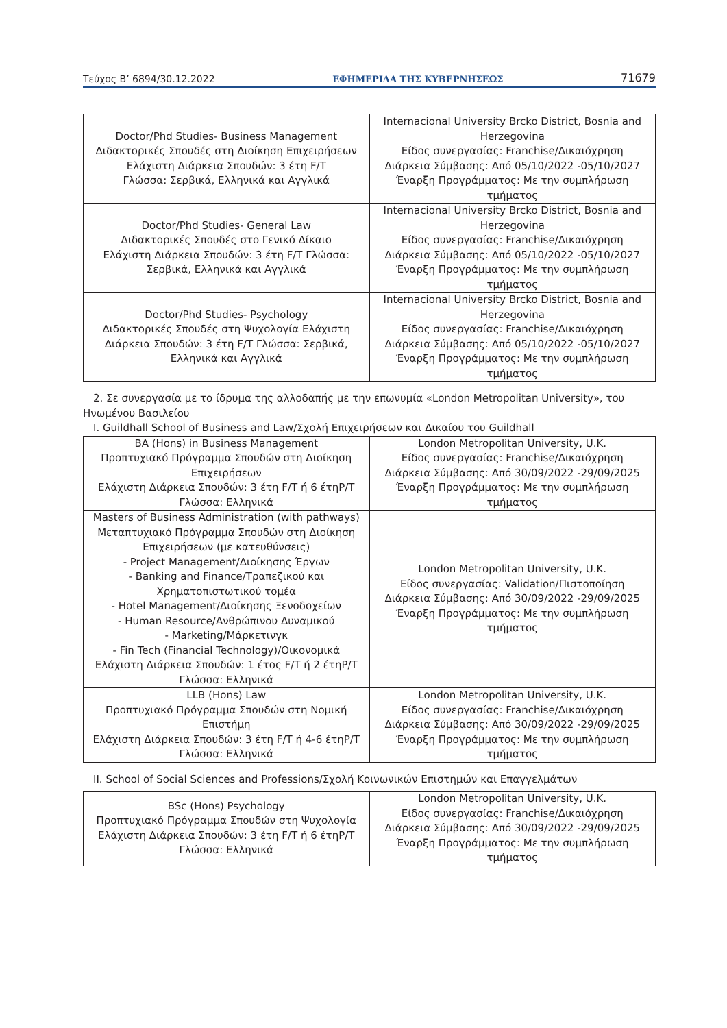Τεύχος B’ 6894/30.12.2022 ΕΦΗΜΕΡΙΔΑ ΤΗΣ ΚΥΒΕΡΝΗΣΕΩΣ 71679
| Doctor/Phd Studies- Business Management Διδακτορικές Σπουδές στη Διοίκηση Επιχειρήσεων Ελάχιστη Διάρκεια Σπουδών: 3 έτη F/T Γλώσσα: Σερβικά, Ελληνικά και Αγγλικά | Internacional University Brcko District, Bosnia and Herzegovina Είδος συνεργασίας: Franchise/Δικαιόχρηση Διάρκεια Σύμβασης: Από 05/10/2022 -05/10/2027 Έναρξη Προγράμματος: Με την συμπλήρωση τμήματος |
| Doctor/Phd Studies- General Law Διδακτορικές Σπουδές στο Γενικό Δίκαιο Ελάχιστη Διάρκεια Σπουδών: 3 έτη F/T Γλώσσα: Σερβικά, Ελληνικά και Αγγλικά | Internacional University Brcko District, Bosnia and Herzegovina Είδος συνεργασίας: Franchise/Δικαιόχρηση Διάρκεια Σύμβασης: Από 05/10/2022 -05/10/2027 Έναρξη Προγράμματος: Με την συμπλήρωση τμήματος |
| Doctor/Phd Studies- Psychology Διδακτορικές Σπουδές στη Ψυχολογία Ελάχιστη Διάρκεια Σπουδών: 3 έτη F/T Γλώσσα: Σερβικά, Ελληνικά και Αγγλικά | Internacional University Brcko District, Bosnia and Herzegovina Είδος συνεργασίας: Franchise/Δικαιόχρηση Διάρκεια Σύμβασης: Από 05/10/2022 -05/10/2027 Έναρξη Προγράμματος: Με την συμπλήρωση τμήματος |
2. Σε συνεργασία με το ίδρυμα της αλλοδαπής με την επωνυμία «London Metropolitan University», του Ηνωμένου Βασιλείου
I. Guildhall School of Business and Law/Σχολή Επιχειρήσεων και Δικαίου του Guildhall
| BA (Hons) in Business Management Προπτυχιακό Πρόγραμμα Σπουδών στη Διοίκηση Επιχειρήσεων Ελάχιστη Διάρκεια Σπουδών: 3 έτη F/T ή 6 έτηP/T Γλώσσα: Ελληνικά | London Metropolitan University, U.K. Είδος συνεργασίας: Franchise/Δικαιόχρηση Διάρκεια Σύμβασης: Από 30/09/2022 -29/09/2025 Έναρξη Προγράμματος: Με την συμπλήρωση τμήματος |
| Masters of Business Administration (with pathways) Μεταπτυχιακό Πρόγραμμα Σπουδών στη Διοίκηση Επιχειρήσεων (με κατευθύνσεις) - Project Management/Διοίκησης Έργων - Banking and Finance/Τραπεζικού και Χρηματοπιστωτικού τομέα - Hotel Management/Διοίκησης Ξενοδοχείων - Human Resource/Ανθρώπινου Δυναμικού - Marketing/Μάρκετινγκ - Fin Tech (Financial Technology)/Οικονομικά Ελάχιστη Διάρκεια Σπουδών: 1 έτος F/T ή 2 έτηP/T Γλώσσα: Ελληνικά | London Metropolitan University, U.K. Είδος συνεργασίας: Validation/Πιστοποίηση Διάρκεια Σύμβασης: Από 30/09/2022 -29/09/2025 Έναρξη Προγράμματος: Με την συμπλήρωση τμήματος |
| LLB (Hons) Law Προπτυχιακό Πρόγραμμα Σπουδών στη Νομική Επιστήμη Ελάχιστη Διάρκεια Σπουδών: 3 έτη F/T ή 4-6 έτηP/T Γλώσσα: Ελληνικά | London Metropolitan University, U.K. Είδος συνεργασίας: Franchise/Δικαιόχρηση Διάρκεια Σύμβασης: Από 30/09/2022 -29/09/2025 Έναρξη Προγράμματος: Με την συμπλήρωση τμήματος |
II. School of Social Sciences and Professions/Σχολή Κοινωνικών Επιστημών και Επαγγελμάτων
| BSc (Hons) Psychology Προπτυχιακό Πρόγραμμα Σπουδών στη Ψυχολογία Ελάχιστη Διάρκεια Σπουδών: 3 έτη F/T ή 6 έτηP/T Γλώσσα: Ελληνικά | London Metropolitan University, U.K. Είδος συνεργασίας: Franchise/Δικαιόχρηση Διάρκεια Σύμβασης: Από 30/09/2022 -29/09/2025 Έναρξη Προγράμματος: Με την συμπλήρωση τμήματος |